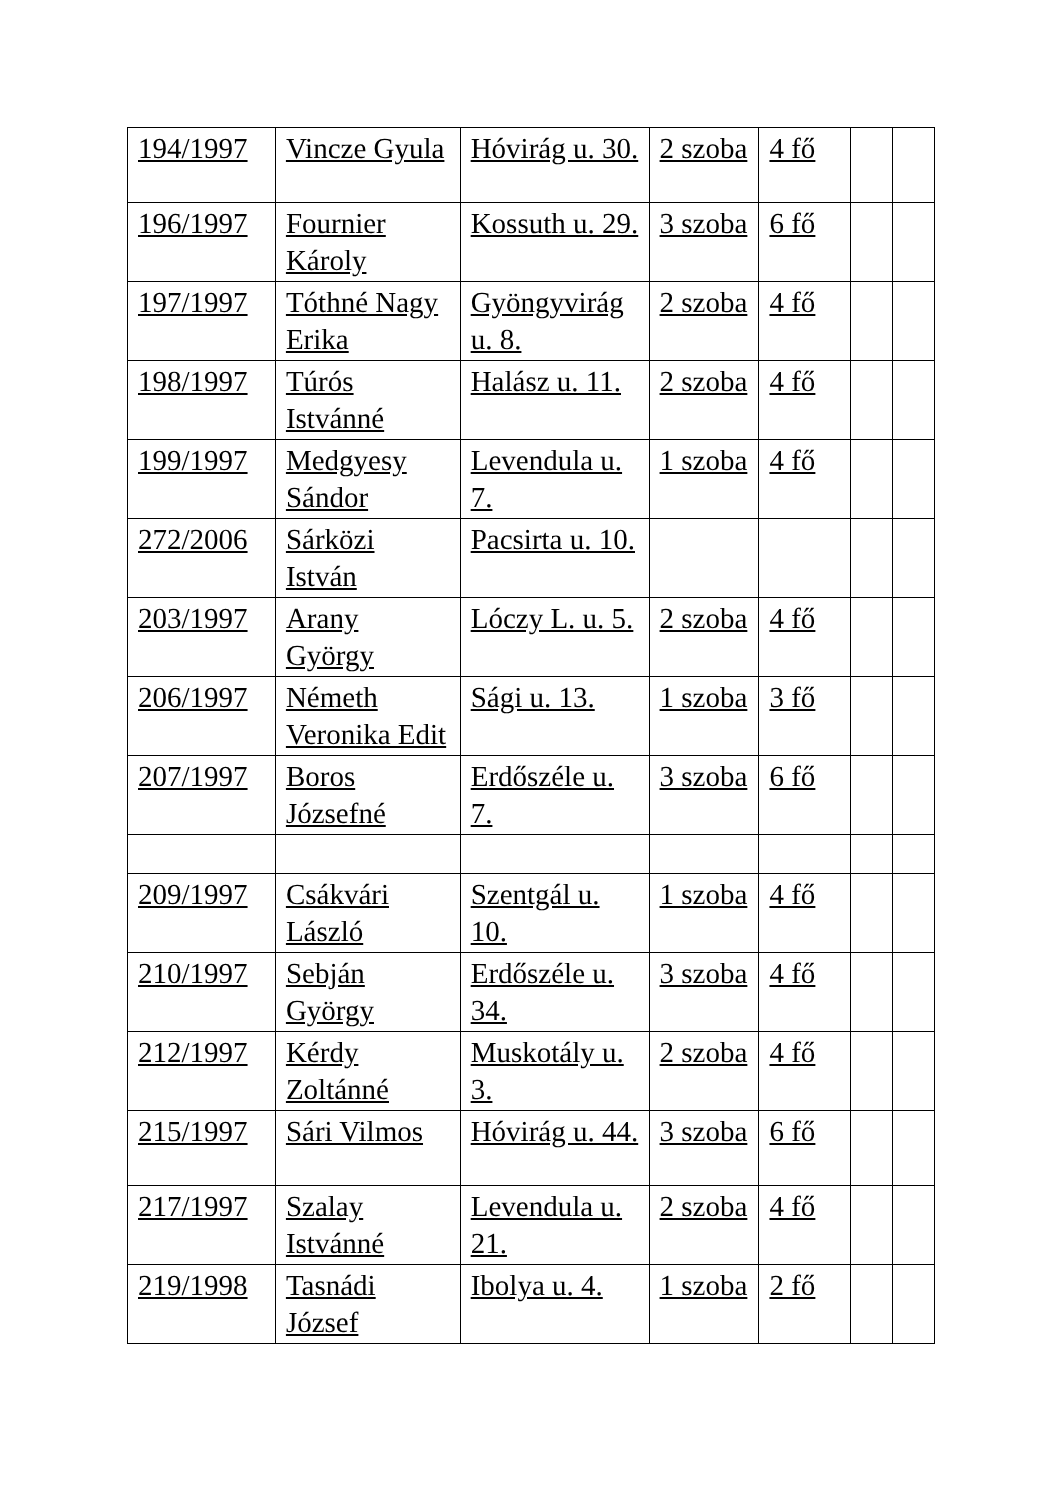| 194/1997 | Vincze Gyula | Hóvirág u. 30. | 2 szoba | 4 fő | | |
| 196/1997 | Fournier Károly | Kossuth u. 29. | 3 szoba | 6 fő | | |
| 197/1997 | Tóthné Nagy Erika | Gyöngyvirág u. 8. | 2 szoba | 4 fő | | |
| 198/1997 | Túrós Istvánné | Halász u. 11. | 2 szoba | 4 fő | | |
| 199/1997 | Medgyesy Sándor | Levendula u. 7. | 1 szoba | 4 fő | | |
| 272/2006 | Sárközi István | Pacsirta u. 10. | | | | |
| 203/1997 | Arany György | Lóczy L. u. 5. | 2 szoba | 4 fő | | |
| 206/1997 | Németh Veronika Edit | Sági u. 13. | 1 szoba | 3 fő | | |
| 207/1997 | Boros Józsefné | Erdőszéle u. 7. | 3 szoba | 6 fő | | |
| 209/1997 | Csákvári László | Szentgál u. 10. | 1 szoba | 4 fő | | |
| 210/1997 | Sebján György | Erdőszéle u. 34. | 3 szoba | 4 fő | | |
| 212/1997 | Kérdy Zoltánné | Muskotály u. 3. | 2 szoba | 4 fő | | |
| 215/1997 | Sári Vilmos | Hóvirág u. 44. | 3 szoba | 6 fő | | |
| 217/1997 | Szalay Istvánné | Levendula u. 21. | 2 szoba | 4 fő | | |
| 219/1998 | Tasnádi József | Ibolya u. 4. | 1 szoba | 2 fő | | |